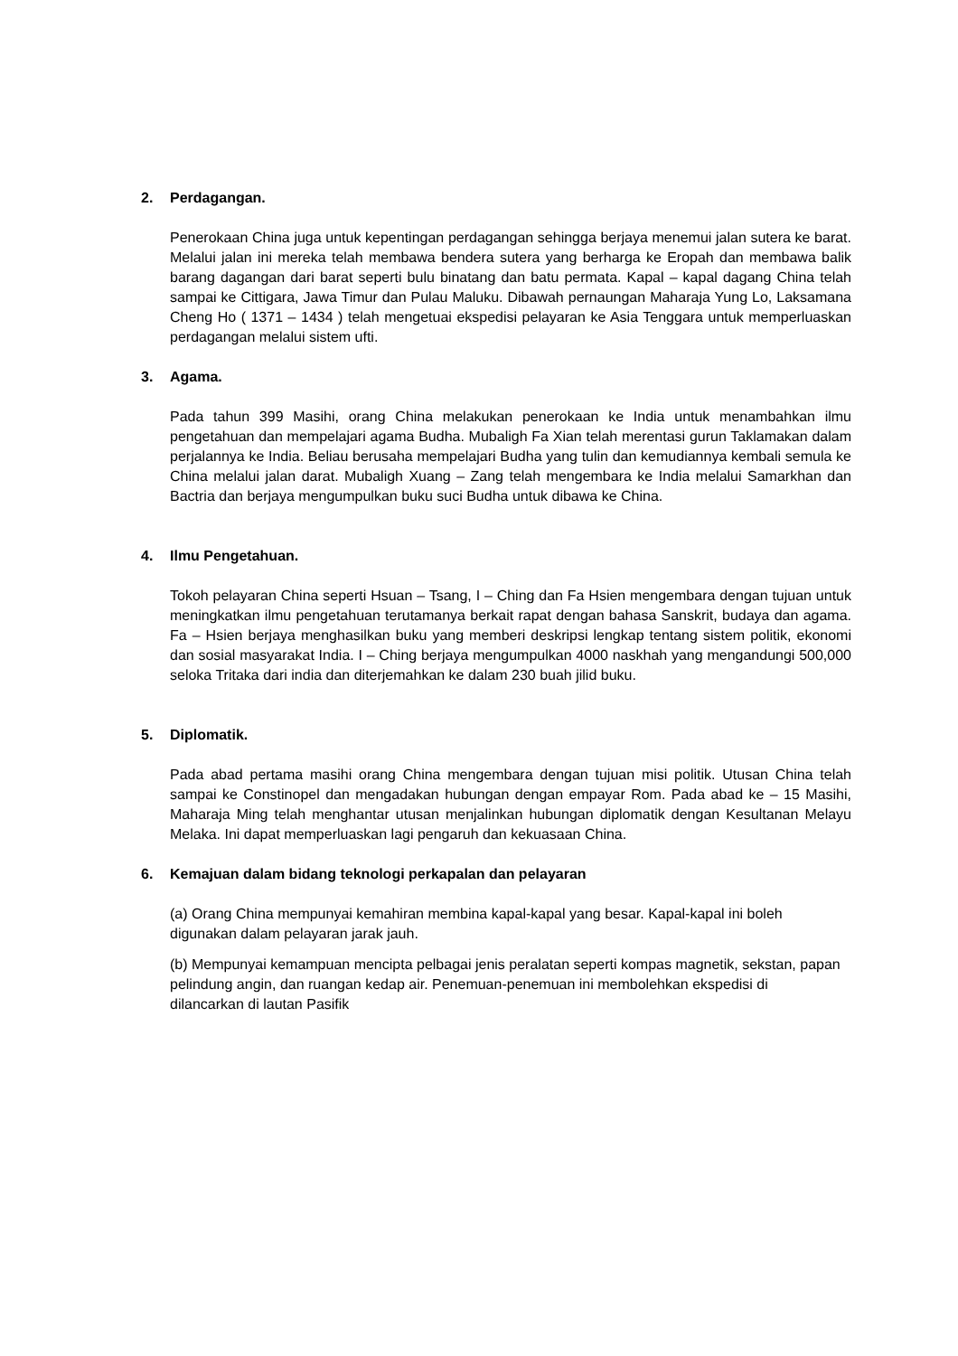2. Perdagangan.
Penerokaan China juga untuk kepentingan perdagangan sehingga berjaya menemui jalan sutera ke barat. Melalui jalan ini mereka telah membawa bendera sutera yang berharga ke Eropah dan membawa balik barang dagangan dari barat seperti bulu binatang dan batu permata. Kapal – kapal dagang China telah sampai ke Cittigara, Jawa Timur dan Pulau Maluku. Dibawah pernaungan Maharaja Yung Lo, Laksamana Cheng Ho ( 1371 – 1434 ) telah mengetuai ekspedisi pelayaran ke Asia Tenggara untuk memperluaskan perdagangan melalui sistem ufti.
3. Agama.
Pada tahun 399 Masihi, orang China melakukan penerokaan ke India untuk menambahkan ilmu pengetahuan dan mempelajari agama Budha. Mubaligh Fa Xian telah merentasi gurun Taklamakan dalam perjalannya ke India. Beliau berusaha mempelajari Budha yang tulin dan kemudiannya kembali semula ke China melalui jalan darat. Mubaligh Xuang – Zang telah mengembara ke India melalui Samarkhan dan Bactria dan berjaya mengumpulkan buku suci Budha untuk dibawa ke China.
4. Ilmu Pengetahuan.
Tokoh pelayaran China seperti Hsuan – Tsang, I – Ching dan Fa Hsien mengembara dengan tujuan untuk meningkatkan ilmu pengetahuan terutamanya berkait rapat dengan bahasa Sanskrit, budaya dan agama. Fa – Hsien berjaya menghasilkan buku yang memberi deskripsi lengkap tentang sistem politik, ekonomi dan sosial masyarakat India. I – Ching berjaya mengumpulkan 4000 naskhah yang mengandungi 500,000 seloka Tritaka dari india dan diterjemahkan ke dalam 230 buah jilid buku.
5. Diplomatik.
Pada abad pertama masihi orang China mengembara dengan tujuan misi politik. Utusan China telah sampai ke Constinopel dan mengadakan hubungan dengan empayar Rom. Pada abad ke – 15 Masihi, Maharaja Ming telah menghantar utusan menjalinkan hubungan diplomatik dengan Kesultanan Melayu Melaka. Ini dapat memperluaskan lagi pengaruh dan kekuasaan China.
6. Kemajuan dalam bidang teknologi perkapalan dan pelayaran
(a) Orang China mempunyai kemahiran membina kapal-kapal yang besar. Kapal-kapal ini boleh digunakan dalam pelayaran jarak jauh.
(b) Mempunyai kemampuan mencipta pelbagai jenis peralatan seperti kompas magnetik, sekstan, papan pelindung angin, dan ruangan kedap air. Penemuan-penemuan ini membolehkan ekspedisi di dilancarkan di lautan Pasifik